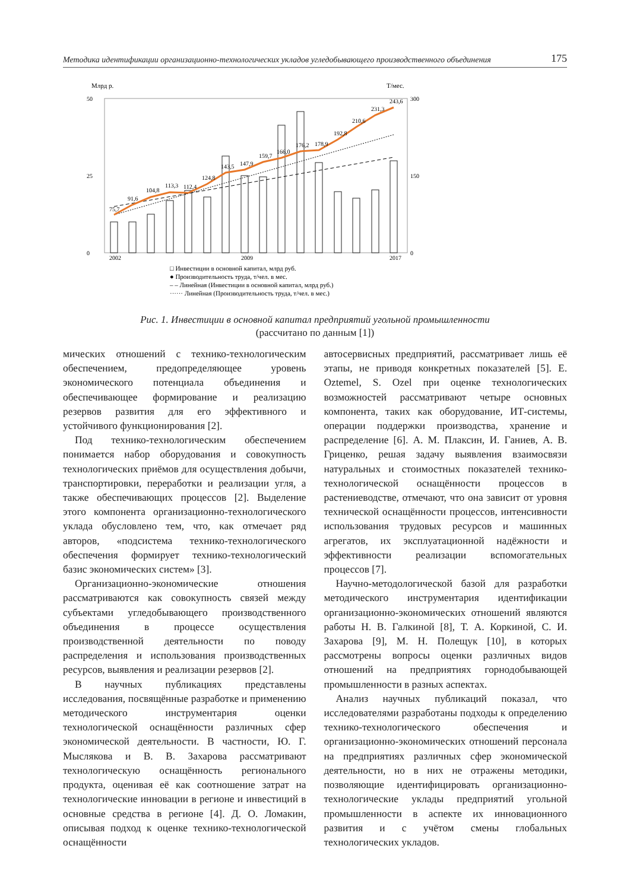Методика идентификации организационно-технологических укладов угледобывающего производственного объединения 175
Млрд р.
Т/мес.
50
0
300
0
25
150
75,7
91,6
104,8
113,3
112,4
124,8
143,5
147,9
159,7
166,0
176,2
178,9
192,8
210,6
231,3
243,6
2002
2009
2017
□ Инвестиции в основной капитал, млрд руб.
● Производительность труда, т/чел. в мес.
– – Линейная (Инвестиции в основной капитал, млрд руб.)
······ Линейная (Производительность труда, т/чел. в мес.)
Рис. 1. Инвестиции в основной капитал предприятий угольной промышленности
(рассчитано по данным [1])
мических отношений с технико-технологическим обеспечением, предопределяющее уровень экономического потенциала объединения и обеспечивающее формирование и реализацию резервов развития для его эффективного и устойчивого функционирования [2].
Под технико-технологическим обеспечением понимается набор оборудования и совокупность технологических приёмов для осуществления добычи, транспортировки, переработки и реализации угля, а также обеспечивающих процессов [2]. Выделение этого компонента организационно-технологического уклада обусловлено тем, что, как отмечает ряд авторов, «подсистема технико-технологического обеспечения формирует технико-технологический базис экономических систем» [3].
Организационно-экономические отношения рассматриваются как совокупность связей между субъектами угледобывающего производственного объединения в процессе осуществления производственной деятельности по поводу распределения и использования производственных ресурсов, выявления и реализации резервов [2].
В научных публикациях представлены исследования, посвящённые разработке и применению методического инструментария оценки технологической оснащённости различных сфер экономической деятельности. В частности, Ю. Г. Мыслякова и В. В. Захарова рассматривают технологическую оснащённость регионального продукта, оценивая её как соотношение затрат на технологические инновации в регионе и инвестиций в основные средства в регионе [4]. Д. О. Ломакин, описывая подход к оценке технико-технологической оснащённости
автосервисных предприятий, рассматривает лишь её этапы, не приводя конкретных показателей [5]. E. Oztemel, S. Ozel при оценке технологических возможностей рассматривают четыре основных компонента, таких как оборудование, ИТ-системы, операции поддержки производства, хранение и распределение [6]. А. М. Плаксин, И. Ганиев, А. В. Гриценко, решая задачу выявления взаимосвязи натуральных и стоимостных показателей технико-технологической оснащённости процессов в растениеводстве, отмечают, что она зависит от уровня технической оснащённости процессов, интенсивности использования трудовых ресурсов и машинных агрегатов, их эксплуатационной надёжности и эффективности реализации вспомогательных процессов [7].
Научно-методологической базой для разработки методического инструментария идентификации организационно-экономических отношений являются работы Н. В. Галкиной [8], Т. А. Коркиной, С. И. Захарова [9], М. Н. Полещук [10], в которых рассмотрены вопросы оценки различных видов отношений на предприятиях горнодобывающей промышленности в разных аспектах.
Анализ научных публикаций показал, что исследователями разработаны подходы к определению технико-технологического обеспечения и организационно-экономических отношений персонала на предприятиях различных сфер экономической деятельности, но в них не отражены методики, позволяющие идентифицировать организационно-технологические уклады предприятий угольной промышленности в аспекте их инновационного развития и с учётом смены глобальных технологических укладов.